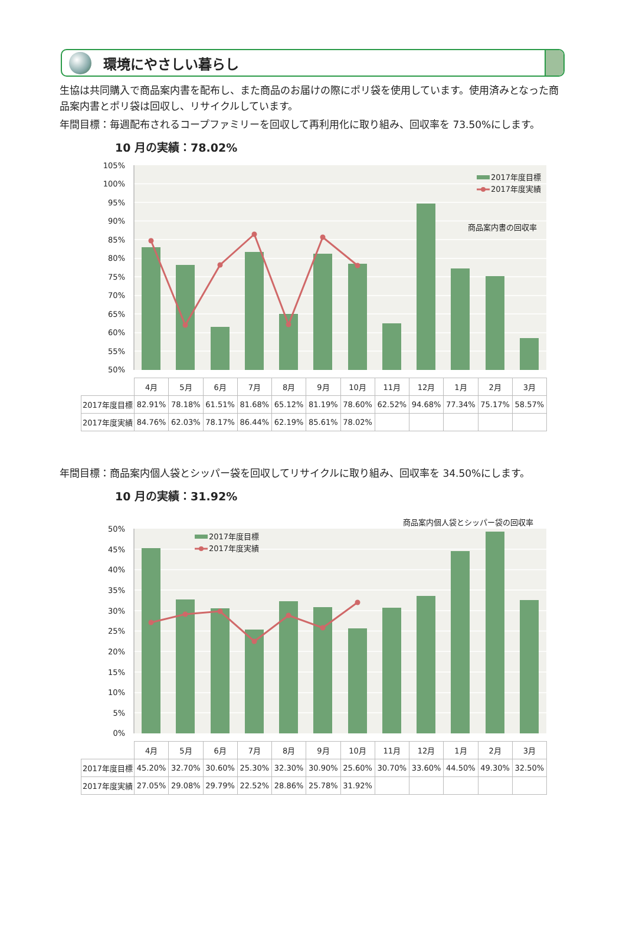環境にやさしい暮らし
生協は共同購入で商品案内書を配布し、また商品のお届けの際にポリ袋を使用しています。使用済みとなった商品案内書とポリ袋は回収し、リサイクルしています。
年間目標： 毎週配布されるコープファミリーを回収して再利用化に取り組み、回収率を 73.50%にします。
10 月の実績：78.02%
105%
100%
95%
90%
85%
80%
75%
70%
65%
60%
55%
50%
2017年度目標
2017年度実績
商品案内書の回収率
| | 4月 | 5月 | 6月 | 7月 | 8月 | 9月 | 10月 | 11月 | 12月 | 1月 | 2月 | 3月 |
| --- | --- | --- | --- | --- | --- | --- | --- | --- | --- | --- | --- | --- |
| 2017年度目標 | 82.91% | 78.18% | 61.51% | 81.68% | 65.12% | 81.19% | 78.60% | 62.52% | 94.68% | 77.34% | 75.17% | 58.57% |
| 2017年度実績 | 84.76% | 62.03% | 78.17% | 86.44% | 62.19% | 85.61% | 78.02% | | | | | |
年間目標： 商品案内個人袋とシッパー袋を回収してリサイクルに取り組み、回収率を 34.50%にします。
10 月の実績：31.92%
商品案内個人袋とシッパー袋の回収率
50%
45%
40%
35%
30%
25%
20%
15%
10%
5%
0%
2017年度目標
2017年度実績
| | 4月 | 5月 | 6月 | 7月 | 8月 | 9月 | 10月 | 11月 | 12月 | 1月 | 2月 | 3月 |
| --- | --- | --- | --- | --- | --- | --- | --- | --- | --- | --- | --- | --- |
| 2017年度目標 | 45.20% | 32.70% | 30.60% | 25.30% | 32.30% | 30.90% | 25.60% | 30.70% | 33.60% | 44.50% | 49.30% | 32.50% |
| 2017年度実績 | 27.05% | 29.08% | 29.79% | 22.52% | 28.86% | 25.78% | 31.92% | | | | | |